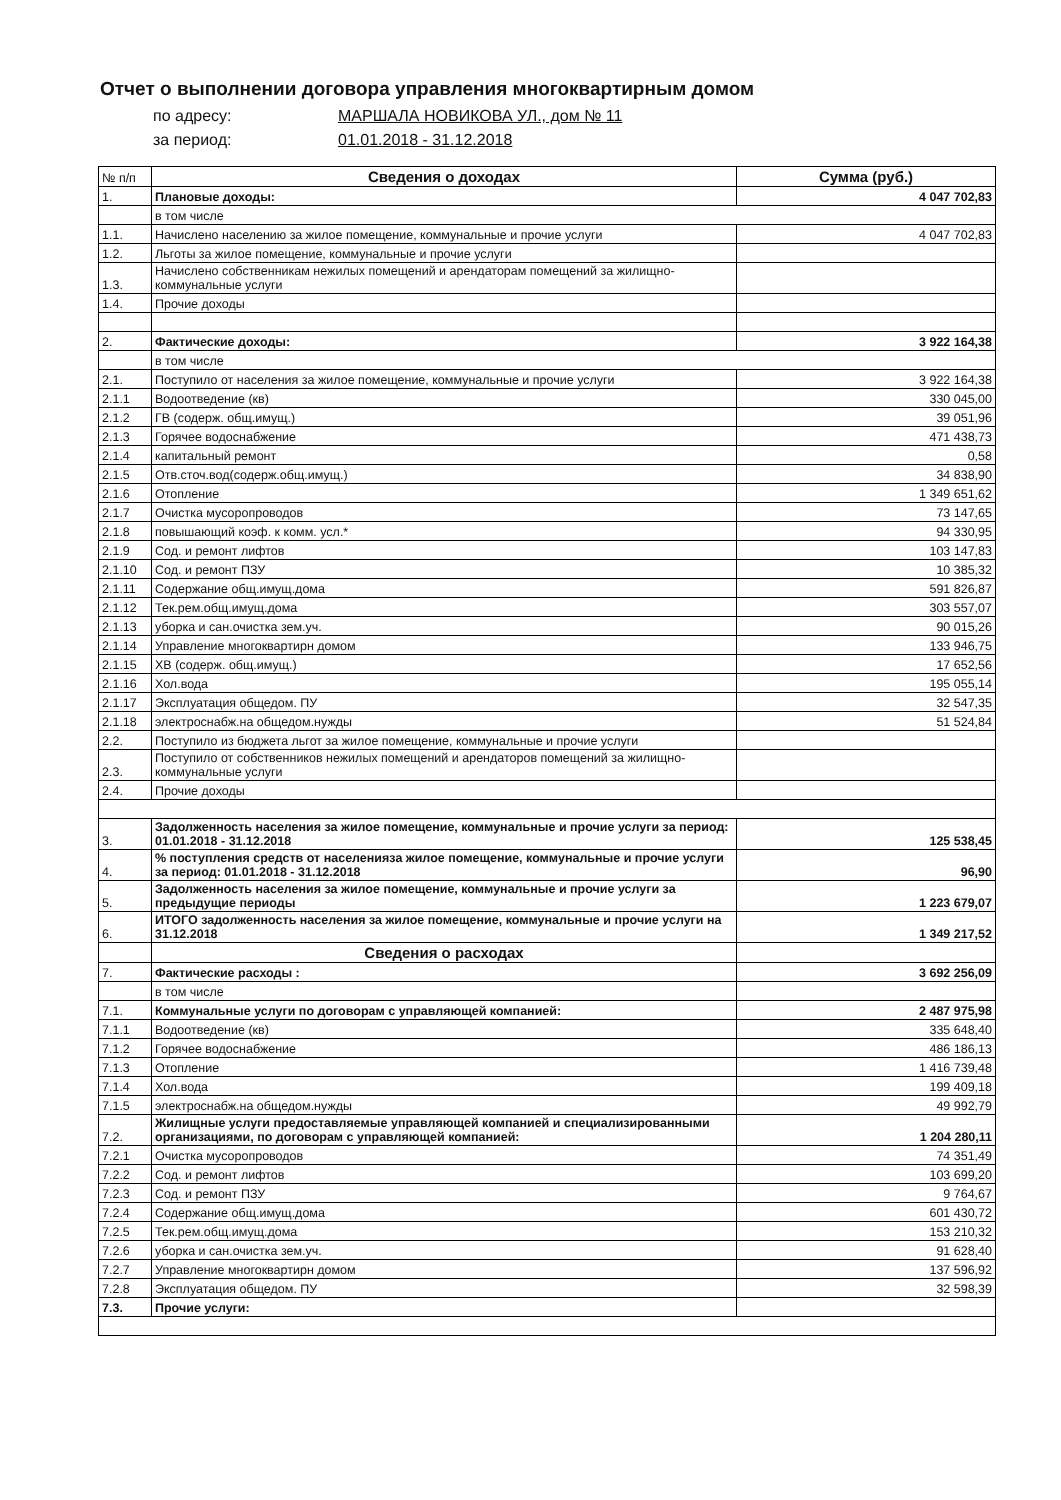Отчет о выполнении договора управления многоквартирным домом
по адресу: МАРШАЛА НОВИКОВА УЛ., дом № 11
за период: 01.01.2018 - 31.12.2018
| № п/п | Сведения о доходах | Сумма (руб.) |
| 1. | Плановые доходы: | 4 047 702,83 |
| | в том числе | |
| 1.1. | Начислено населению за жилое помещение, коммунальные и прочие услуги | 4 047 702,83 |
| 1.2. | Льготы за жилое помещение, коммунальные и прочие услуги | |
| 1.3. | Начислено собственникам нежилых помещений и арендаторам помещений за жилищно-коммунальные услуги | |
| 1.4. | Прочие доходы | |
| 2. | Фактические доходы: | 3 922 164,38 |
| | в том числе | |
| 2.1. | Поступило от населения за жилое помещение, коммунальные и прочие услуги | 3 922 164,38 |
| 2.1.1 | Водоотведение (кв) | 330 045,00 |
| 2.1.2 | ГВ (содерж. общ.имущ.) | 39 051,96 |
| 2.1.3 | Горячее водоснабжение | 471 438,73 |
| 2.1.4 | капитальный ремонт | 0,58 |
| 2.1.5 | Отв.сточ.вод(содерж.общ.имущ.) | 34 838,90 |
| 2.1.6 | Отопление | 1 349 651,62 |
| 2.1.7 | Очистка мусоропроводов | 73 147,65 |
| 2.1.8 | повышающий коэф. к комм. усл.* | 94 330,95 |
| 2.1.9 | Сод. и ремонт лифтов | 103 147,83 |
| 2.1.10 | Сод. и ремонт ПЗУ | 10 385,32 |
| 2.1.11 | Содержание общ.имущ.дома | 591 826,87 |
| 2.1.12 | Тек.рем.общ.имущ.дома | 303 557,07 |
| 2.1.13 | уборка и сан.очистка зем.уч. | 90 015,26 |
| 2.1.14 | Управление многоквартирн домом | 133 946,75 |
| 2.1.15 | ХВ (содерж. общ.имущ.) | 17 652,56 |
| 2.1.16 | Хол.вода | 195 055,14 |
| 2.1.17 | Эксплуатация общедом. ПУ | 32 547,35 |
| 2.1.18 | электроснабж.на общедом.нужды | 51 524,84 |
| 2.2. | Поступило из бюджета льгот за жилое помещение, коммунальные и прочие услуги | |
| 2.3. | Поступило от собственников нежилых помещений и арендаторов помещений за жилищно-коммунальные услуги | |
| 2.4. | Прочие доходы | |
| 3. | Задолженность населения за жилое помещение, коммунальные и прочие услуги за период: 01.01.2018 - 31.12.2018 | 125 538,45 |
| 4. | % поступления средств от населенияза жилое помещение, коммунальные и прочие услуги за период: 01.01.2018 - 31.12.2018 | 96,90 |
| 5. | Задолженность населения за жилое помещение, коммунальные и прочие услуги за предыдущие периоды | 1 223 679,07 |
| 6. | ИТОГО задолженность населения за жилое помещение, коммунальные и прочие услуги на 31.12.2018 | 1 349 217,52 |
| | Сведения о расходах | |
| 7. | Фактические расходы : | 3 692 256,09 |
| | в том числе | |
| 7.1. | Коммунальные услуги по договорам с управляющей компанией: | 2 487 975,98 |
| 7.1.1 | Водоотведение (кв) | 335 648,40 |
| 7.1.2 | Горячее водоснабжение | 486 186,13 |
| 7.1.3 | Отопление | 1 416 739,48 |
| 7.1.4 | Хол.вода | 199 409,18 |
| 7.1.5 | электроснабж.на общедом.нужды | 49 992,79 |
| 7.2. | Жилищные услуги предоставляемые управляющей компанией и специализированными организациями, по договорам с управляющей компанией: | 1 204 280,11 |
| 7.2.1 | Очистка мусоропроводов | 74 351,49 |
| 7.2.2 | Сод. и ремонт лифтов | 103 699,20 |
| 7.2.3 | Сод. и ремонт ПЗУ | 9 764,67 |
| 7.2.4 | Содержание общ.имущ.дома | 601 430,72 |
| 7.2.5 | Тек.рем.общ.имущ.дома | 153 210,32 |
| 7.2.6 | уборка и сан.очистка зем.уч. | 91 628,40 |
| 7.2.7 | Управление многоквартирн домом | 137 596,92 |
| 7.2.8 | Эксплуатация общедом. ПУ | 32 598,39 |
| 7.3. | Прочие услуги: | |